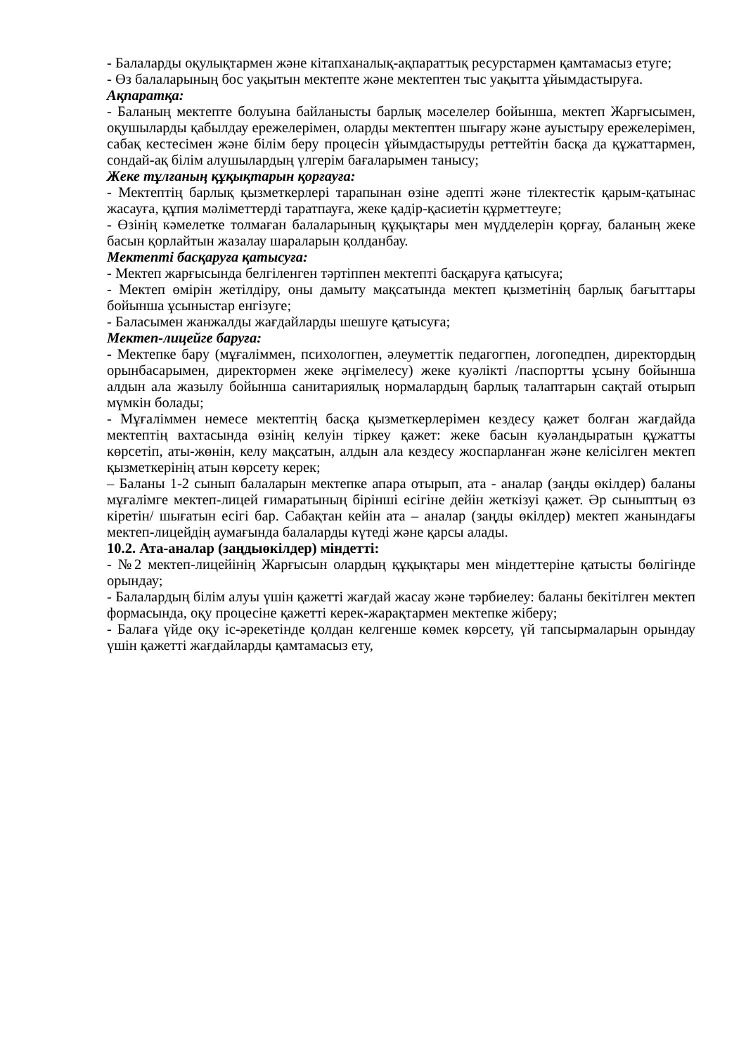- Балаларды оқулықтармен және кітапханалық-ақпараттық ресурстармен қамтамасыз етуге;
- Өз балаларының бос уақытын мектепте және мектептен тыс уақытта ұйымдастыруға.
Ақпаратқа:
- Баланың мектепте болуына байланысты барлық мәселелер бойынша, мектеп Жарғысымен, оқушыларды қабылдау ережелерімен, оларды мектептен шығару және ауыстыру ережелерімен, сабақ кестесімен және білім беру процесін ұйымдастыруды реттейтін басқа да құжаттармен, сондай-ақ білім алушылардың үлгерім бағаларымен танысу;
Жеке тұлғаның құқықтарын қорғауға:
- Мектептің барлық қызметкерлері тарапынан өзіне әдепті және тілектестік қарым-қатынас жасауға, құпия мәліметтерді таратпауға, жеке қадір-қасиетін құрметтеуге;
- Өзінің кәмелетке толмаған балаларының құқықтары мен мүдделерін қорғау, баланың жеке басын қорлайтын жазалау шараларын қолданбау.
Мектепті басқаруға қатысуға:
- Мектеп жарғысында белгіленген тәртіппен мектепті басқаруға қатысуға;
- Мектеп өмірін жетілдіру, оны дамыту мақсатында мектеп қызметінің барлық бағыттары бойынша ұсыныстар енгізуге;
- Баласымен жанжалды жағдайларды шешуге қатысуға;
Мектеп-лицейге баруға:
- Мектепке бару (мұғаліммен, психологпен, әлеуметтік педагогпен, логопедпен, директордың орынбасарымен, директормен жеке әңгімелесу) жеке куәлікті /паспортты ұсыну бойынша алдын ала жазылу бойынша санитариялық нормалардың барлық талаптарын сақтай отырып мүмкін болады;
- Мұғаліммен немесе мектептің басқа қызметкерлерімен кездесу қажет болған жағдайда мектептің вахтасында өзінің келуін тіркеу қажет: жеке басын куәландыратын құжатты көрсетіп, аты-жөнін, келу мақсатын, алдын ала кездесу жоспарланған және келісілген мектеп қызметкерінің атын көрсету керек;
– Баланы 1-2 сынып балаларын мектепке апара отырып, ата - аналар (заңды өкілдер) баланы мұғалімге мектеп-лицей ғимаратының бірінші есігіне дейін жеткізуі қажет. Әр сыныптың өз кіретін/ шығатын есігі бар. Сабақтан кейін ата – аналар (заңды өкілдер) мектеп жанындағы мектеп-лицейдің аумағында балаларды күтеді және қарсы алады.
10.2. Ата-аналар (заңдыөкілдер) міндетті:
- №2 мектеп-лицейінің Жарғысын олардың құқықтары мен міндеттеріне қатысты бөлігінде орындау;
- Балалардың білім алуы үшін қажетті жағдай жасау және тәрбиелеу: баланы бекітілген мектеп формасында, оқу процесіне қажетті керек-жарақтармен мектепке жіберу;
- Балаға үйде оқу іс-әрекетінде қолдан келгенше көмек көрсету, үй тапсырмаларын орындау үшін қажетті жағдайларды қамтамасыз ету,